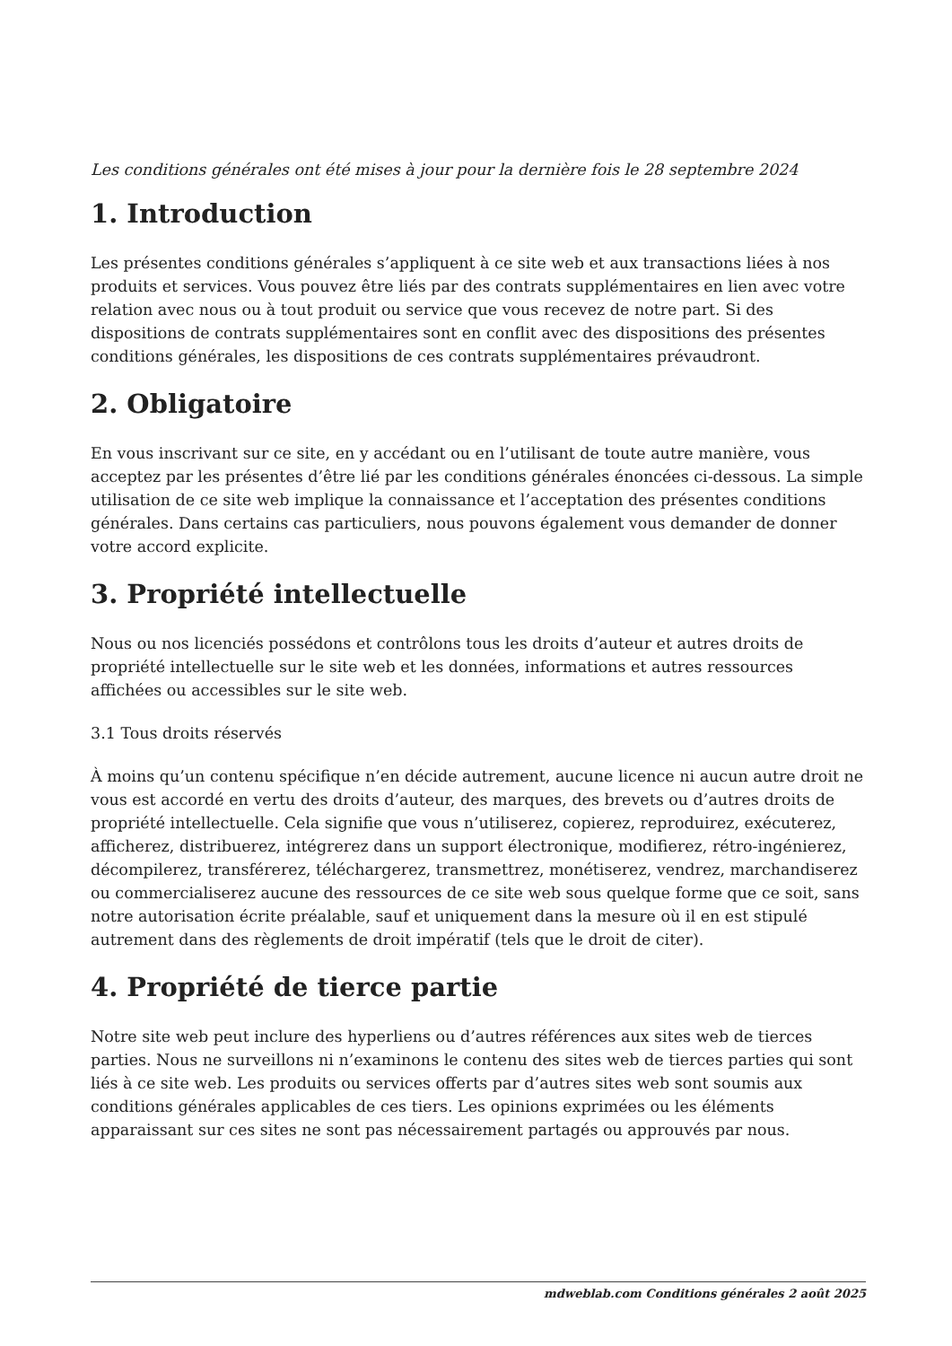Les conditions générales ont été mises à jour pour la dernière fois le 28 septembre 2024
1. Introduction
Les présentes conditions générales s’appliquent à ce site web et aux transactions liées à nos produits et services. Vous pouvez être liés par des contrats supplémentaires en lien avec votre relation avec nous ou à tout produit ou service que vous recevez de notre part. Si des dispositions de contrats supplémentaires sont en conflit avec des dispositions des présentes conditions générales, les dispositions de ces contrats supplémentaires prévaudront.
2. Obligatoire
En vous inscrivant sur ce site, en y accédant ou en l’utilisant de toute autre manière, vous acceptez par les présentes d’être lié par les conditions générales énoncées ci-dessous. La simple utilisation de ce site web implique la connaissance et l’acceptation des présentes conditions générales. Dans certains cas particuliers, nous pouvons également vous demander de donner votre accord explicite.
3. Propriété intellectuelle
Nous ou nos licenciés possédons et contrôlons tous les droits d’auteur et autres droits de propriété intellectuelle sur le site web et les données, informations et autres ressources affichées ou accessibles sur le site web.
3.1 Tous droits réservés
À moins qu’un contenu spécifique n’en décide autrement, aucune licence ni aucun autre droit ne vous est accordé en vertu des droits d’auteur, des marques, des brevets ou d’autres droits de propriété intellectuelle. Cela signifie que vous n’utiliserez, copierez, reproduirez, exécuterez, afficherez, distribuerez, intégrerez dans un support électronique, modifierez, rétro-ingénierez, décompilerez, transférerez, téléchargerez, transmettrez, monétiserez, vendrez, marchandiserez ou commercialiserez aucune des ressources de ce site web sous quelque forme que ce soit, sans notre autorisation écrite préalable, sauf et uniquement dans la mesure où il en est stipulé autrement dans des règlements de droit impératif (tels que le droit de citer).
4. Propriété de tierce partie
Notre site web peut inclure des hyperliens ou d’autres références aux sites web de tierces parties. Nous ne surveillons ni n’examinons le contenu des sites web de tierces parties qui sont liés à ce site web. Les produits ou services offerts par d’autres sites web sont soumis aux conditions générales applicables de ces tiers. Les opinions exprimées ou les éléments apparaissant sur ces sites ne sont pas nécessairement partagés ou approuvés par nous.
mdweblab.com Conditions générales 2 août 2025